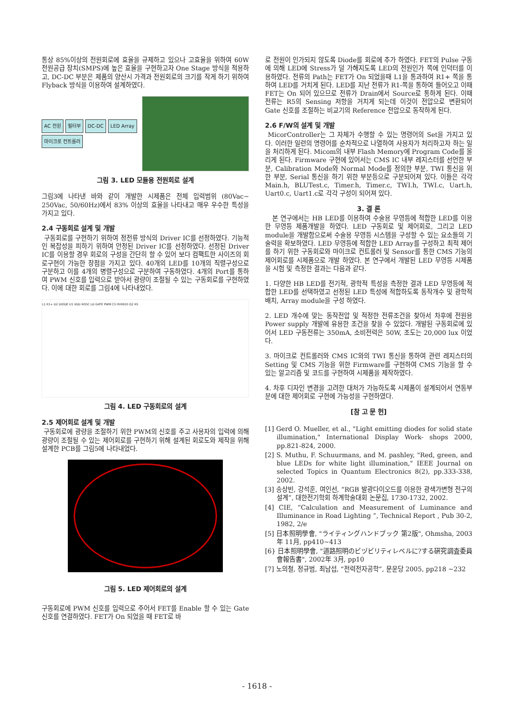통상 85%이상의 전원회로에 효율을 규제하고 있으나 고효율을 위하여 60W 전원공급 장치(SMPS)에 높은 효율을 구현하고자 One Stage 방식을 적용하고, DC-DC 부분은 제품의 양산시 가격과 전원회로의 크기를 작게 하기 위하여 Flyback 방식을 이용하여 설계하였다.
AC 전원 필터부 DC-DC LED Array 마이크로 컨트롤러
그림 3. LED 모듈용 전원회로 설계
그림3에 나타낸 바와 같이 개발한 시제품은 전체 입력범위 (80Vac~ 250Vac, 50/60Hz)에서 83% 이상의 효율을 나타내고 매우 우수한 특성을 가지고 있다.
2.4 구동회로 설계 및 개발
구동회로를 구현하기 위하여 정전류 방식의 Driver IC를 선정하였다. 기능적인 복잡성을 피하기 위하여 안정된 Driver IC를 선정하였다. 선정된 Driver IC를 이용할 경우 회로의 구성을 간단히 할 수 있어 보다 컴팩트한 사이즈의 회로구현이 가능한 장점을 가지고 있다. 40개의 LED를 10개의 직렬구성으로 구분하고 이를 4개의 병렬구성으로 구분하여 구동하였다. 4개의 Port를 통하여 PWM 신호를 입력으로 받아서 광량이 조절될 수 있는 구동회로를 구현하였다. 이에 대한 회로를 그림4에 나타내었다.
L1 R1+ D2 DIODE U1 VDD ROSC LD GATE PWM CS HV9910 Q2 R5
그림 4. LED 구동회로의 설계
2.5 제어회로 설계 및 개발
구동회로에 광량을 조절하기 위한 PWM의 신호를 주고 사용자의 입력에 의해 광량이 조절될 수 있는 제어회로를 구현하기 위해 설계된 회로도와 제작을 위해 설계한 PCB를 그림5에 나타내었다.
그림 5. LED 제어회로의 설계
구동회로에 PWM 신호를 입력으로 주어서 FET를 Enable 할 수 있는 Gate 신호를 연결하였다. FET가 On 되었을 때 FET로 바
로 전원이 인가되지 않도록 Diode를 회로에 추가 하였다. FET의 Pulse 구동에 의해 LED에 Stress가 덜 가해지도록 LED의 전원인가 쪽에 인덕터를 이용하였다. 전류의 Path는 FET가 On 되었을때 L1을 통과하여 R1+ 쪽을 통하여 LED를 거치게 된다. LED를 지난 전류가 R1-쪽을 통하여 들어오고 이때 FET는 On 되어 있으므로 전류가 Drain에서 Source로 통하게 된다. 이때 전류는 R5의 Sensing 저항을 거치게 되는데 이것이 전압으로 변환되어 Gate 신호를 조절하는 비교기의 Reference 전압으로 동작하게 된다.
2.6 F/W의 설계 및 개발
MicorController는 그 자체가 수행할 수 있는 명령어의 Set을 가지고 있다. 이러한 일련의 명령어를 순차적으로 나열하여 사용자가 처리하고자 하는 일을 처리하게 된다. Micom의 내부 Flash Memory에 Program Code를 올리게 된다. Firmware 구현에 있어서는 CMS IC 내부 레지스터를 선언한 부분, Calibration Mode와 Normal Mode를 정의한 부분, TWI 통신을 위한 부분, Serial 통신을 하기 위한 부분등으로 구분되어져 있다. 이들은 각각 Main.h, BLUTest.c, Timer.h, Timer.c, TWI.h, TWI.c, Uart.h, Uart0.c, Uart1.c로 각각 구성이 되어져 있다.
3. 결 론
본 연구에서는 HB LED를 이용하여 수술용 무영등에 적합한 LED를 이용한 무영등 제품개발을 하였다. LED 구동회로 및 제어회로, 그리고 LED module을 개발함으로써 수술용 무영등 시스템을 구성할 수 있는 요소들의 기술력을 확보하였다. LED 무영등에 적합한 LED Array를 구성하고 최적 제어를 하기 위한 구동회로와 마이크로 컨트롤러 및 Sensor를 통한 CMS 기능의 제어회로를 시제품으로 개발 하였다. 본 연구에서 개발된 LED 무영등 시제품을 시험 및 측정한 결과는 다음과 같다.
1. 다양한 HB LED를 전기적, 광학적 특성을 측정한 결과 LED 무영등에 적합한 LED를 선택하였고 선정된 LED 특성에 적합하도록 동작개수 및 광학적 배치, Array module을 구성 하였다.
2. LED 개수에 맞는 동작전압 및 적정한 전류조건을 찾아서 차후에 전원용 Power supply 개발에 유용한 조건을 찾을 수 있었다. 개발된 구동회로에 있어서 LED 구동전류는 350mA, 소비전력은 50W, 조도는 20,000 lux 이었다.
3. 마이크로 컨트롤러와 CMS IC와의 TWI 통신을 통하여 관련 레지스터의 Setting 및 CMS 기능을 위한 Firmware를 구현하여 CMS 기능을 할 수 있는 알고리즘 및 코드를 구현하여 시제품을 제작하였다.
4. 차후 디자인 변경을 고려한 대처가 가능하도록 시제품이 설계되어서 연동부분에 대한 제어회로 구현에 가능성을 구현하였다.
[참 고 문 헌]
[1] Gerd O. Mueller, et al., "Light emitting diodes for solid state illumination," International Display Work- shops 2000, pp.821-824, 2000.
[2] S. Muthu, F. Schuurmans, and M. pashley, "Red, green, and blue LEDs for white light illumination," IEEE Journal on selected Topics in Quantum Electronics 8(2), pp.333-338, 2002.
[3] 송상빈, 강석훈, 여인선, “RGB 발광다이오드를 이용한 광색가변형 전구의 설계”, 대한전기학회 하계학술대회 논문집, 1730-1732, 2002.
[4] CIE, “Calculation and Measurement of Luminance and Illuminance in Road Lighting ”, Technical Report , Pub 30-2, 1982, 2/e
[5] 日本照明學會, "ライティングハンドブック 第2版", Ohmsha, 2003年 11月, pp410~413
[6} 日本照明學會, "道路照明のビヅビリティレベルに?する硏究調査委員會報告書", 2002年 3月, pp10
[7] 노의철, 정규범, 최남섭, “전력전자공학”, 문운당 2005, pp218 ~232
- 1618 -